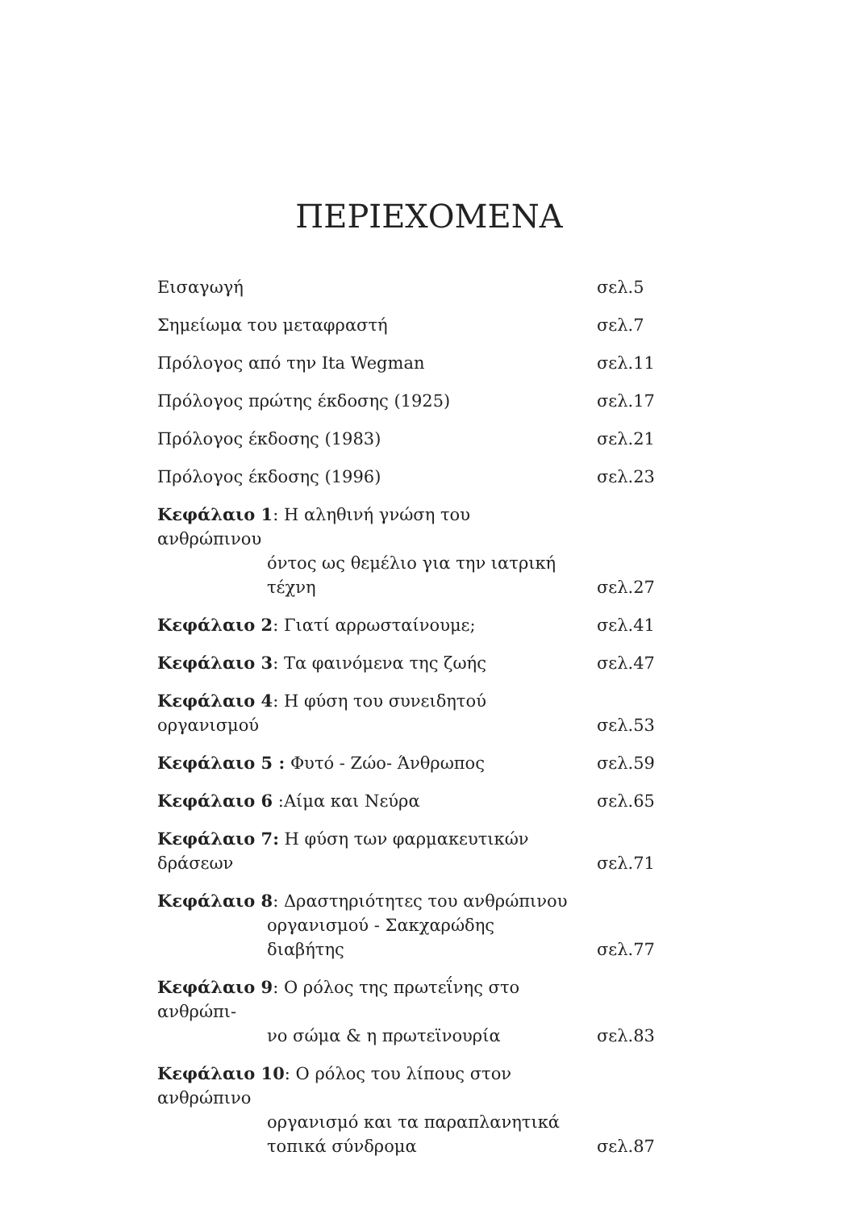ΠΕΡΙΕΧΟΜΕΝΑ
Εισαγωγή σελ.5
Σημείωμα του μεταφραστή σελ.7
Πρόλογος από την Ita Wegman σελ.11
Πρόλογος πρώτης έκδοσης (1925) σελ.17
Πρόλογος έκδοσης (1983) σελ.21
Πρόλογος έκδοσης (1996) σελ.23
Κεφάλαιο 1: Η αληθινή γνώση του ανθρώπινου
όντος ως θεμέλιο για την ιατρική τέχνη σελ.27
Κεφάλαιο 2: Γιατί αρρωσταίνουμε; σελ.41
Κεφάλαιο 3: Τα φαινόμενα της ζωής σελ.47
Κεφάλαιο 4: Η φύση του συνειδητού οργανισμού σελ.53
Κεφάλαιο 5 : Φυτό - Ζώο- Άνθρωπος σελ.59
Κεφάλαιο 6 :Αίμα και Νεύρα σελ.65
Κεφάλαιο 7: Η φύση των φαρμακευτικών δράσεων σελ.71
Κεφάλαιο 8: Δραστηριότητες του ανθρώπινου
οργανισμού - Σακχαρώδης διαβήτης σελ.77
Κεφάλαιο 9: Ο ρόλος της πρωτεΐνης στο ανθρώπι-
νο σώμα & η πρωτεϊνουρία σελ.83
Κεφάλαιο 10: Ο ρόλος του λίπους στον ανθρώπινο
οργανισμό και τα παραπλανητικά τοπικά σύνδρομα σελ.87